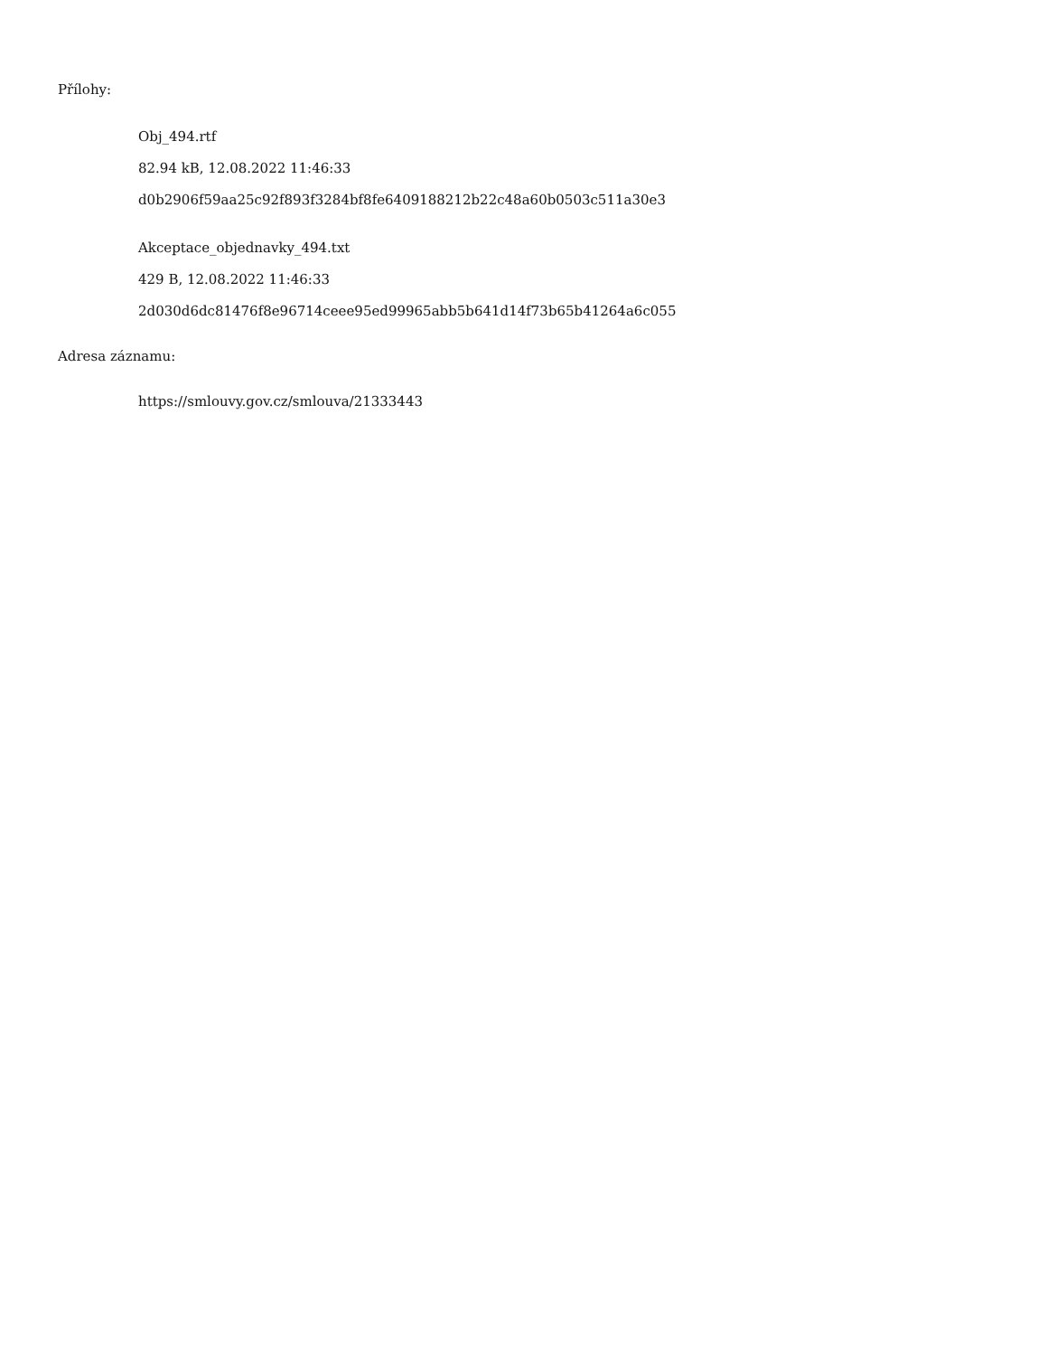Přílohy:
Obj_494.rtf
82.94 kB, 12.08.2022 11:46:33
d0b2906f59aa25c92f893f3284bf8fe6409188212b22c48a60b0503c511a30e3
Akceptace_objednavky_494.txt
429 B, 12.08.2022 11:46:33
2d030d6dc81476f8e96714ceee95ed99965abb5b641d14f73b65b41264a6c055
Adresa záznamu:
https://smlouvy.gov.cz/smlouva/21333443